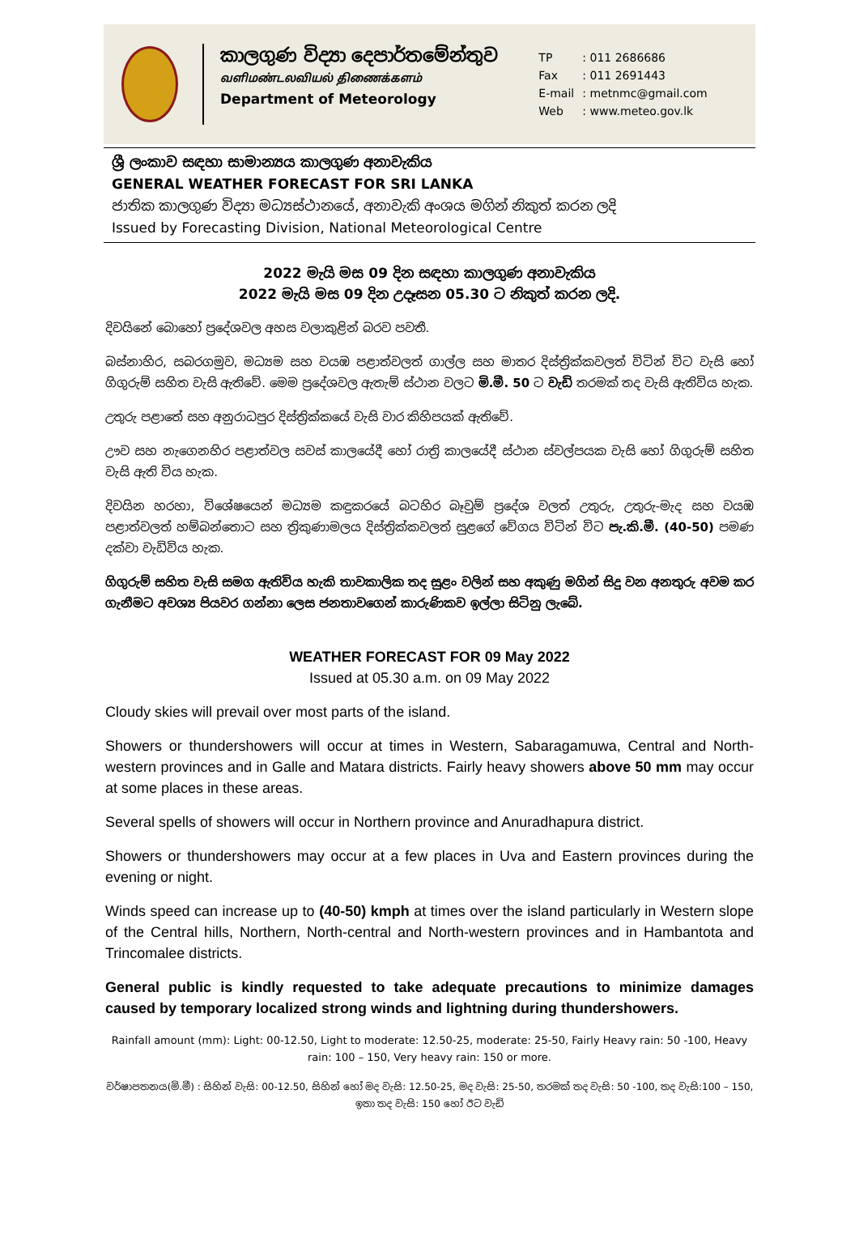කාලගුණ විද්‍යා දෙපාර්තමේන්තුව
வளிமண்டலவியல் திணைக்களம்
Department of Meteorology
TP: 011 2686686
Fax: 011 2691443
E-mail: metnmc@gmail.com
Web: www.meteo.gov.lk
ශ්‍රී ලංකාව සඳහා සාමාන්‍යය කාලගුණ අනාවැකිය
GENERAL WEATHER FORECAST FOR SRI LANKA
ජාතික කාලගුණ විද්‍යා මධ්‍යස්ථානයේ, අනාවැකි අංශය මගින් නිකුත් කරන ලදි
Issued by Forecasting Division, National Meteorological Centre
2022 මැයි මස 09 දින සඳහා කාලගුණ අනාවැකිය
2022 මැයි මස 09 දින උදෑසන 05.30 ට නිකුත් කරන ලදි.
දිවයිනේ බොහෝ ප්‍රදේශවල අහස වලාකුළින් බරව පවතී.
බස්නාහිර, සබරගමුව, මධ්‍යම සහ වයඹ පළාත්වලත් ගාල්ල සහ මාතර දිස්ත්‍රික්කවලත් විටින් විට වැසි හෝ ගිගුරුම් සහිත වැසි ඇතිවේ. මෙම ප්‍රදේශවල ඇතැම් ස්ථාන වලට මි.මී. 50 ට වැඩි තරමක් තද වැසි ඇතිවිය හැක.
උතුරු පළාතේ සහ අනුරාධපුර දිස්ත්‍රික්කයේ වැසි වාර කිහිපයක් ඇතිවේ.
ඌව සහ නැගෙනහිර පළාත්වල සවස් කාලයේදී හෝ රාත්‍රි කාලයේදී ස්ථාන ස්වල්පයක වැසි හෝ ගිගුරුම් සහිත වැසි ඇති විය හැක.
දිවයින හරහා, විශේෂයෙන් මධ්‍යම කඳුකරයේ බටහිර බෑවුම් ප්‍රදේශ වලත් උතුරු, උතුරු-මැද සහ වයඹ පළාත්වලත් හම්බන්තොට සහ ත්‍රිකුණාමලය දිස්ත්‍රික්කවලත් සුළගේ වේගය විටින් විට පැ.කි.මී. (40-50) පමණ දක්වා වැඩිවිය හැක.
ගිගුරුම් සහිත වැසි සමග ඇතිවිය හැකි තාවකාලික තද සුළං වලින් සහ අකුණු මගින් සිදු වන අනතුරු අවම කර ගැනීමට අවශ්‍ය පියවර ගන්නා ලෙස ජනතාවගෙන් කාරුණිකව ඉල්ලා සිටිනු ලැබේ.
WEATHER FORECAST FOR 09 May 2022
Issued at 05.30 a.m. on 09 May 2022
Cloudy skies will prevail over most parts of the island.
Showers or thundershowers will occur at times in Western, Sabaragamuwa, Central and North-western provinces and in Galle and Matara districts. Fairly heavy showers above 50 mm may occur at some places in these areas.
Several spells of showers will occur in Northern province and Anuradhapura district.
Showers or thundershowers may occur at a few places in Uva and Eastern provinces during the evening or night.
Winds speed can increase up to (40-50) kmph at times over the island particularly in Western slope of the Central hills, Northern, North-central and North-western provinces and in Hambantota and Trincomalee districts.
General public is kindly requested to take adequate precautions to minimize damages caused by temporary localized strong winds and lightning during thundershowers.
Rainfall amount (mm): Light: 00-12.50, Light to moderate: 12.50-25, moderate: 25-50, Fairly Heavy rain: 50 -100, Heavy rain: 100 – 150, Very heavy rain: 150 or more.
වර්ෂාපතනය(මි.මී) : සිහින් වැසි: 00-12.50, සිහින් හෝ මද වැසි: 12.50-25, මද වැසි: 25-50, තරමක් තද වැසි: 50 -100, තද වැසි:100 – 150, ඉතා තද වැසි: 150 හෝ ඊට වැඩි